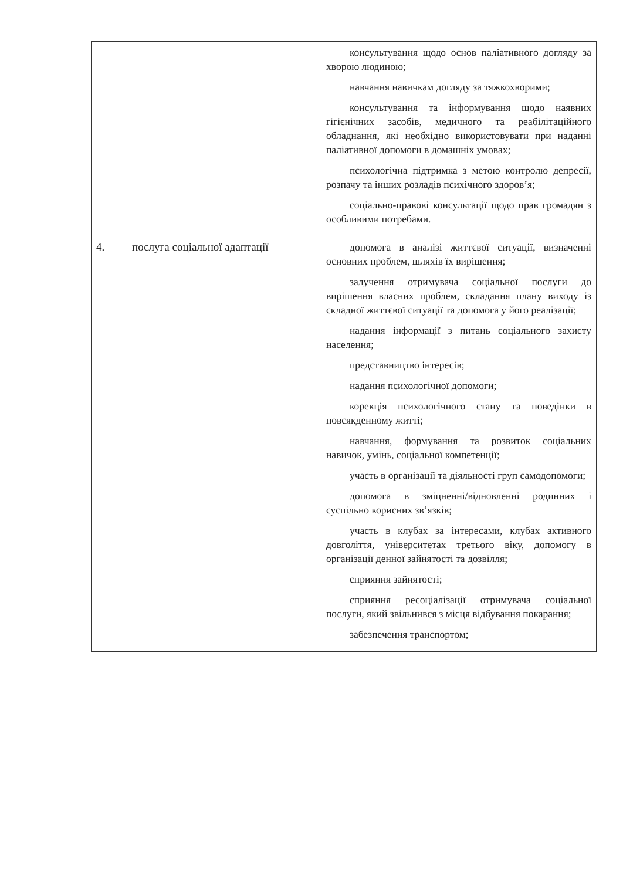| | | консультування щодо основ паліативного догляду за хворою людиною; навчання навичкам догляду за тяжкохворими; консультування та інформування щодо наявних гігієнічних засобів, медичного та реабілітаційного обладнання, які необхідно використовувати при наданні паліативної допомоги в домашніх умовах; психологічна підтримка з метою контролю депресії, розпачу та інших розладів психічного здоров’я; соціально-правові консультації щодо прав громадян з особливими потребами. |
| 4. | послуга соціальної адаптації | допомога в аналізі життєвої ситуації, визначенні основних проблем, шляхів їх вирішення; залучення отримувача соціальної послуги до вирішення власних проблем, складання плану виходу із складної життєвої ситуації та допомога у його реалізації; надання інформації з питань соціального захисту населення; представництво інтересів; надання психологічної допомоги; корекція психологічного стану та поведінки в повсякденному житті; навчання, формування та розвиток соціальних навичок, умінь, соціальної компетенції; участь в організації та діяльності груп самодопомоги; допомога в зміцненні/відновленні родинних і суспільно корисних зв’язків; участь в клубах за інтересами, клубах активного довголіття, університетах третього віку, допомогу в організації денної зайнятості та дозвілля; сприяння зайнятості; сприяння ресоціалізації отримувача соціальної послуги, який звільнився з місця відбування покарання; забезпечення транспортом; |